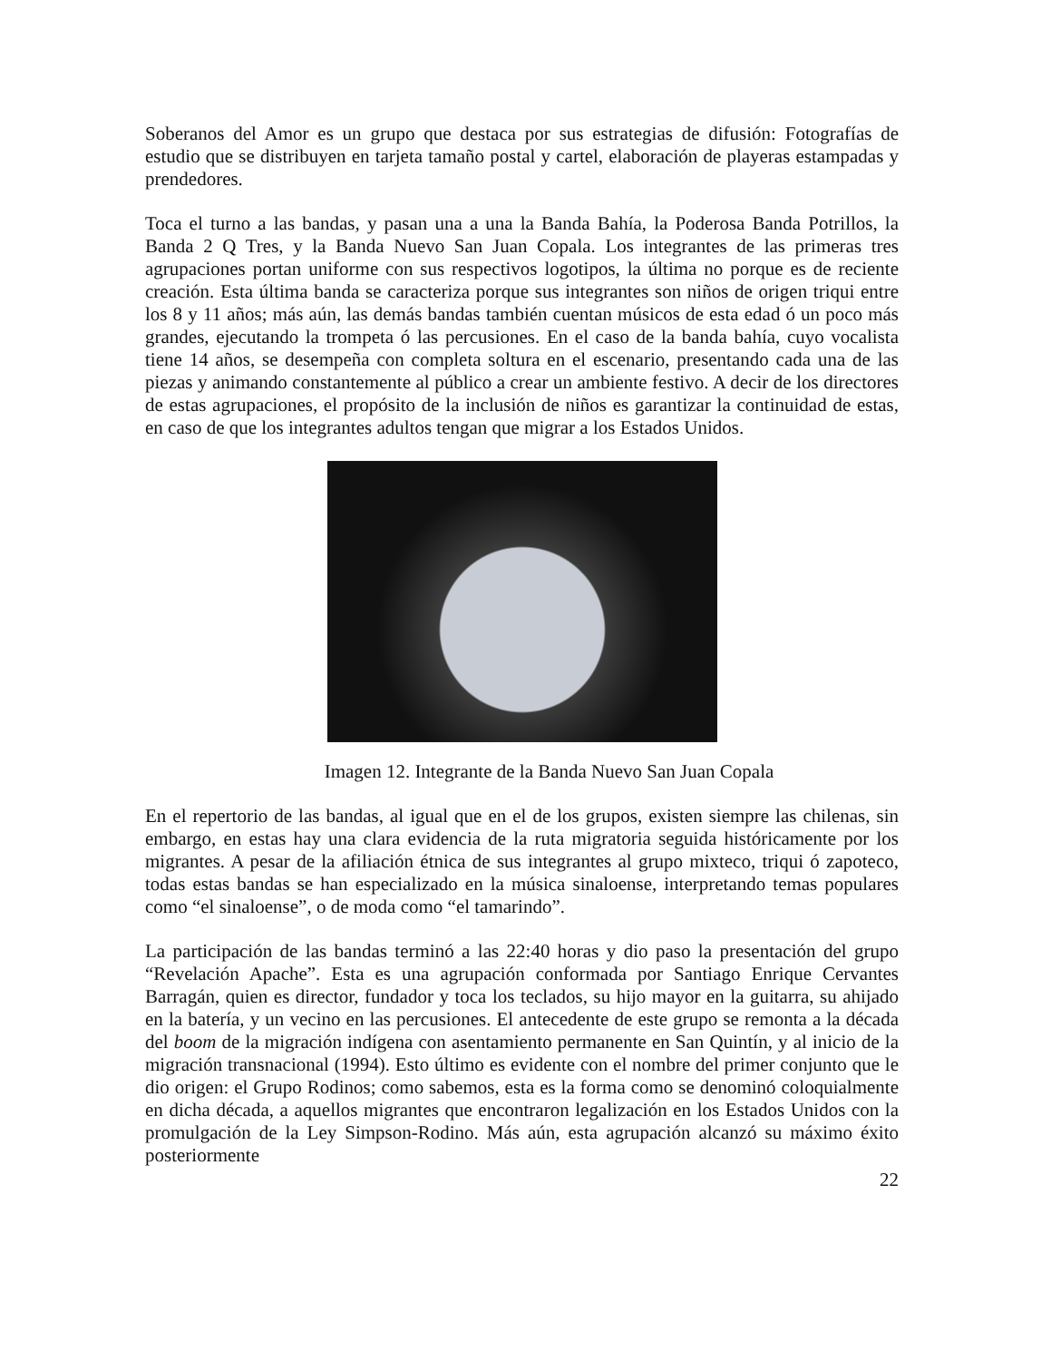Soberanos del Amor es un grupo que destaca por sus estrategias de difusión: Fotografías de estudio que se distribuyen en tarjeta tamaño postal y cartel, elaboración de playeras estampadas y prendedores.
Toca el turno a las bandas, y pasan una a una la Banda Bahía, la Poderosa Banda Potrillos, la Banda 2 Q Tres, y la Banda Nuevo San Juan Copala. Los integrantes de las primeras tres agrupaciones portan uniforme con sus respectivos logotipos, la última no porque es de reciente creación. Esta última banda se caracteriza porque sus integrantes son niños de origen triqui entre los 8 y 11 años; más aún, las demás bandas también cuentan músicos de esta edad ó un poco más grandes, ejecutando la trompeta ó las percusiones. En el caso de la banda bahía, cuyo vocalista tiene 14 años, se desempeña con completa soltura en el escenario, presentando cada una de las piezas y animando constantemente al público a crear un ambiente festivo. A decir de los directores de estas agrupaciones, el propósito de la inclusión de niños es garantizar la continuidad de estas, en caso de que los integrantes adultos tengan que migrar a los Estados Unidos.
Imagen 12. Integrante de la Banda Nuevo San Juan Copala
En el repertorio de las bandas, al igual que en el de los grupos, existen siempre las chilenas, sin embargo, en estas hay una clara evidencia de la ruta migratoria seguida históricamente por los migrantes. A pesar de la afiliación étnica de sus integrantes al grupo mixteco, triqui ó zapoteco, todas estas bandas se han especializado en la música sinaloense, interpretando temas populares como “el sinaloense”, o de moda como “el tamarindo”.
La participación de las bandas terminó a las 22:40 horas y dio paso la presentación del grupo “Revelación Apache”. Esta es una agrupación conformada por Santiago Enrique Cervantes Barragán, quien es director, fundador y toca los teclados, su hijo mayor en la guitarra, su ahijado en la batería, y un vecino en las percusiones. El antecedente de este grupo se remonta a la década del boom de la migración indígena con asentamiento permanente en San Quintín, y al inicio de la migración transnacional (1994). Esto último es evidente con el nombre del primer conjunto que le dio origen: el Grupo Rodinos; como sabemos, esta es la forma como se denominó coloquialmente en dicha década, a aquellos migrantes que encontraron legalización en los Estados Unidos con la promulgación de la Ley Simpson-Rodino. Más aún, esta agrupación alcanzó su máximo éxito posteriormente
22